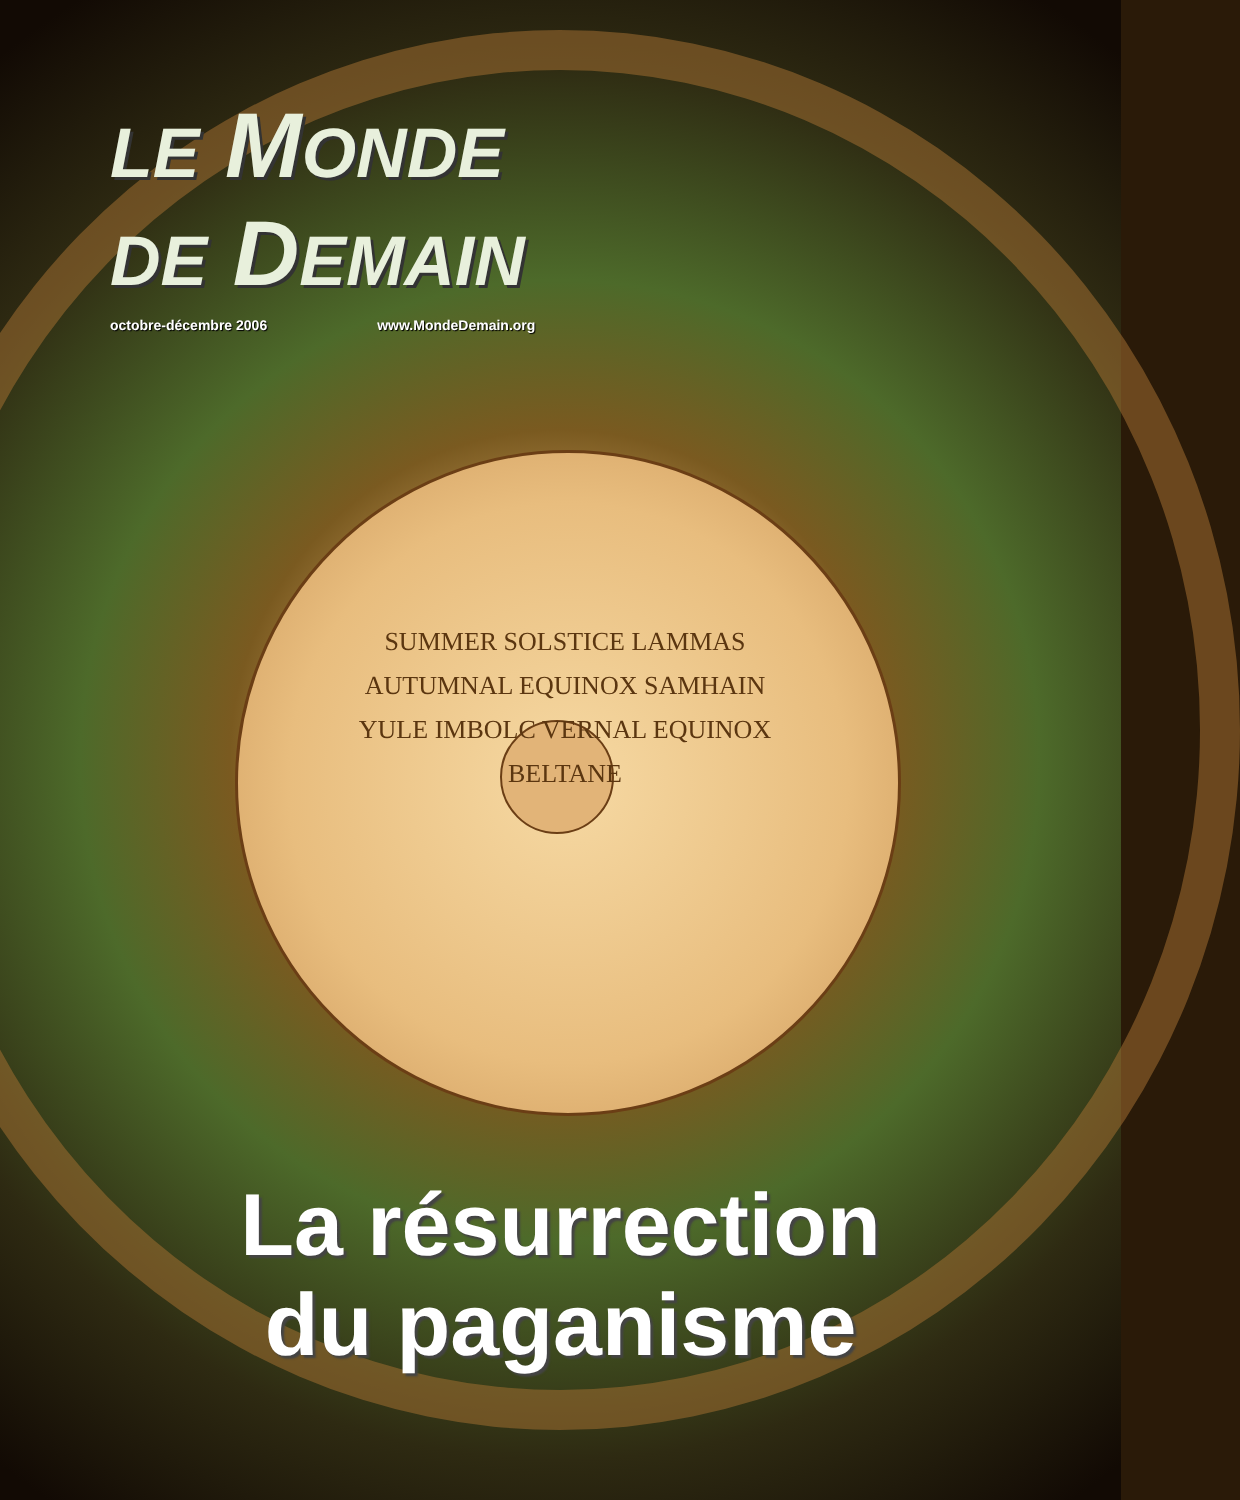SUMMER SOLSTICE LAMMAS AUTUMNAL EQUINOX SAMHAIN YULE IMBOLC VERNAL EQUINOX BELTANE
LE MONDE
DE DEMAIN
octobre-décembre 2006 www.MondeDemain.org
La résurrection
du paganisme